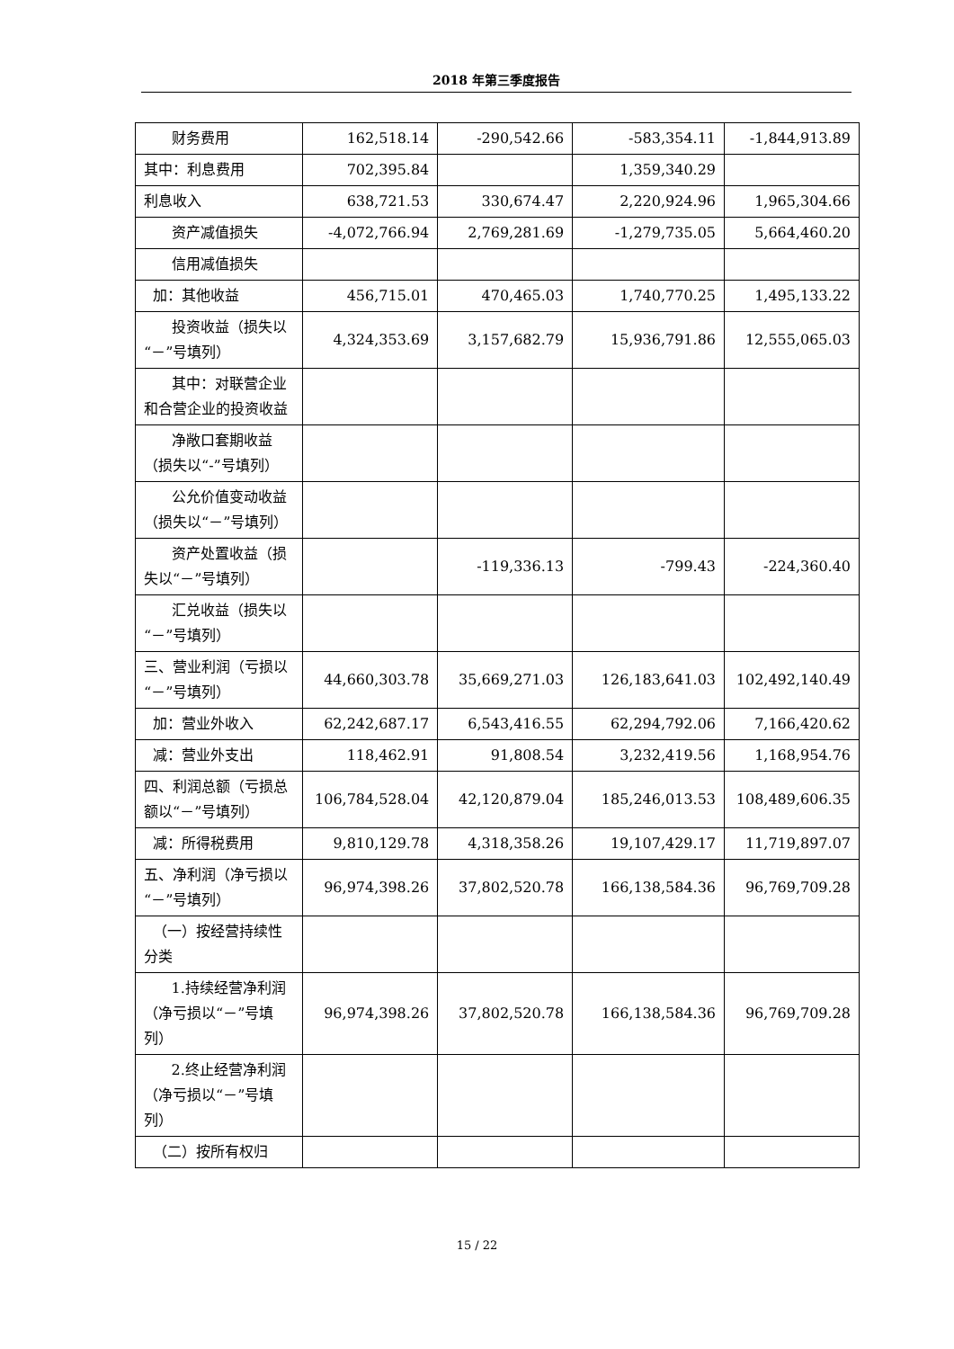2018 年第三季度报告
| 财务费用 | 162,518.14 | -290,542.66 | -583,354.11 | -1,844,913.89 |
| 其中：利息费用 | 702,395.84 | | 1,359,340.29 | |
| 利息收入 | 638,721.53 | 330,674.47 | 2,220,924.96 | 1,965,304.66 |
| 资产减值损失 | -4,072,766.94 | 2,769,281.69 | -1,279,735.05 | 5,664,460.20 |
| 信用减值损失 | | | | |
| 加：其他收益 | 456,715.01 | 470,465.03 | 1,740,770.25 | 1,495,133.22 |
| 投资收益（损失以“－”号填列） | 4,324,353.69 | 3,157,682.79 | 15,936,791.86 | 12,555,065.03 |
| 其中：对联营企业和合营企业的投资收益 | | | | |
| 净敞口套期收益（损失以“-”号填列） | | | | |
| 公允价值变动收益（损失以“－”号填列） | | | | |
| 资产处置收益（损失以“－”号填列） | | -119,336.13 | -799.43 | -224,360.40 |
| 汇兑收益（损失以“－”号填列） | | | | |
| 三、营业利润（亏损以“－”号填列） | 44,660,303.78 | 35,669,271.03 | 126,183,641.03 | 102,492,140.49 |
| 加：营业外收入 | 62,242,687.17 | 6,543,416.55 | 62,294,792.06 | 7,166,420.62 |
| 减：营业外支出 | 118,462.91 | 91,808.54 | 3,232,419.56 | 1,168,954.76 |
| 四、利润总额（亏损总额以“－”号填列） | 106,784,528.04 | 42,120,879.04 | 185,246,013.53 | 108,489,606.35 |
| 减：所得税费用 | 9,810,129.78 | 4,318,358.26 | 19,107,429.17 | 11,719,897.07 |
| 五、净利润（净亏损以“－”号填列） | 96,974,398.26 | 37,802,520.78 | 166,138,584.36 | 96,769,709.28 |
| （一）按经营持续性分类 | | | | |
| 1.持续经营净利润（净亏损以“－”号填列） | 96,974,398.26 | 37,802,520.78 | 166,138,584.36 | 96,769,709.28 |
| 2.终止经营净利润（净亏损以“－”号填列） | | | | |
| （二）按所有权归 | | | | |
15 / 22